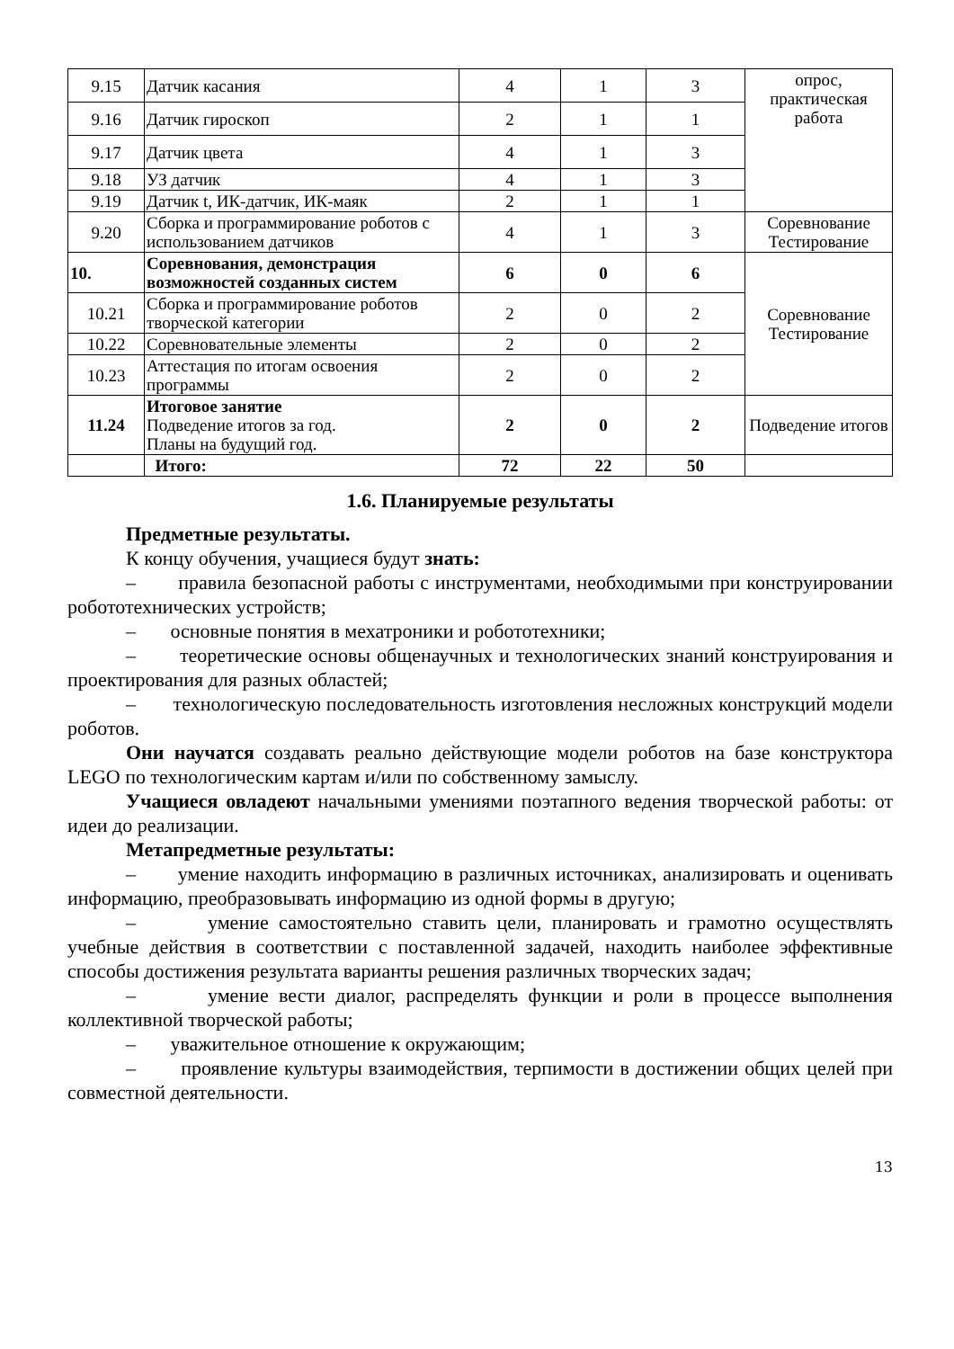| 9.15 | Датчик касания | 4 | 1 | 3 | опрос, практическая работа |
| 9.16 | Датчик гироскоп | 2 | 1 | 1 | |
| 9.17 | Датчик цвета | 4 | 1 | 3 | |
| 9.18 | УЗ датчик | 4 | 1 | 3 | |
| 9.19 | Датчик t, ИК-датчик, ИК-маяк | 2 | 1 | 1 | |
| 9.20 | Сборка и программирование роботов с использованием датчиков | 4 | 1 | 3 | Соревнование Тестирование |
| 10. | Соревнования, демонстрация возможностей созданных систем | 6 | 0 | 6 | Соревнование Тестирование |
| 10.21 | Сборка и программирование роботов творческой категории | 2 | 0 | 2 | |
| 10.22 | Соревновательные элементы | 2 | 0 | 2 | |
| 10.23 | Аттестация по итогам освоения программы | 2 | 0 | 2 | |
| 11.24 | Итоговое занятие Подведение итогов за год. Планы на будущий год. | 2 | 0 | 2 | Подведение итогов |
| | Итого: | 72 | 22 | 50 | |
1.6. Планируемые результаты
Предметные результаты.
К концу обучения, учащиеся будут знать:
– правила безопасной работы с инструментами, необходимыми при конструировании робототехнических устройств;
– основные понятия в мехатроники и робототехники;
– теоретические основы общенаучных и технологических знаний конструирования и проектирования для разных областей;
– технологическую последовательность изготовления несложных конструкций модели роботов.
Они научатся создавать реально действующие модели роботов на базе конструктора LEGO по технологическим картам и/или по собственному замыслу.
Учащиеся овладеют начальными умениями поэтапного ведения творческой работы: от идеи до реализации.
Метапредметные результаты:
– умение находить информацию в различных источниках, анализировать и оценивать информацию, преобразовывать информацию из одной формы в другую;
– умение самостоятельно ставить цели, планировать и грамотно осуществлять учебные действия в соответствии с поставленной задачей, находить наиболее эффективные способы достижения результата варианты решения различных творческих задач;
– умение вести диалог, распределять функции и роли в процессе выполнения коллективной творческой работы;
– уважительное отношение к окружающим;
– проявление культуры взаимодействия, терпимости в достижении общих целей при совместной деятельности.
13